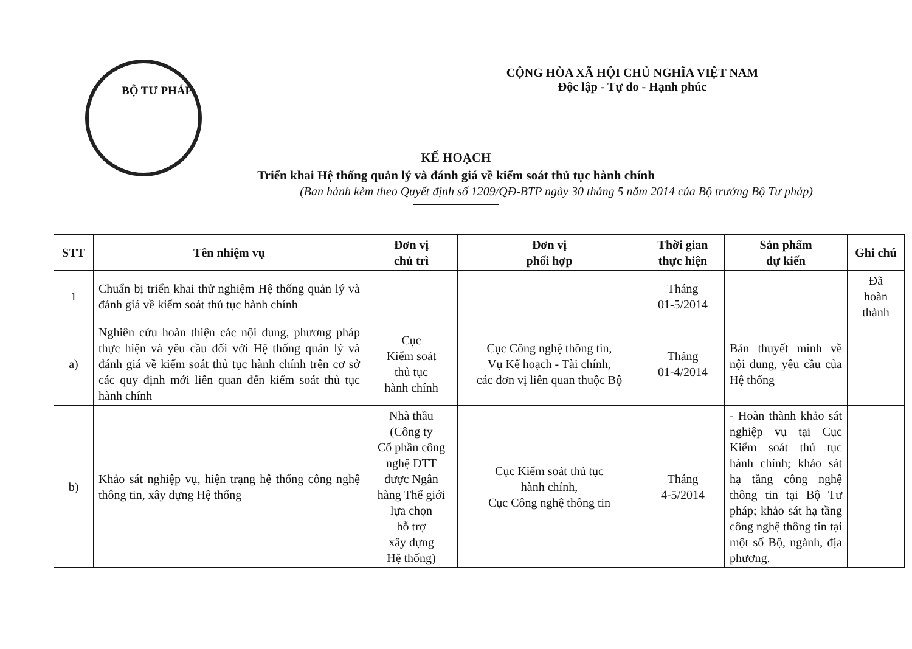BỘ TƯ PHÁP
CỘNG HÒA XÃ HỘI CHỦ NGHĨA VIỆT NAM
Độc lập - Tự do - Hạnh phúc
KẾ HOẠCH
Triển khai Hệ thống quản lý và đánh giá về kiểm soát thủ tục hành chính
(Ban hành kèm theo Quyết định số 1209/QĐ-BTP ngày 30 tháng 5 năm 2014 của Bộ trưởng Bộ Tư pháp)
| STT | Tên nhiệm vụ | Đơn vị chủ trì | Đơn vị phối hợp | Thời gian thực hiện | Sản phẩm dự kiến | Ghi chú |
| --- | --- | --- | --- | --- | --- | --- |
| 1 | Chuẩn bị triển khai thử nghiệm Hệ thống quản lý và đánh giá về kiểm soát thủ tục hành chính | | | Tháng 01-5/2014 | | Đã hoàn thành |
| a) | Nghiên cứu hoàn thiện các nội dung, phương pháp thực hiện và yêu cầu đối với Hệ thống quản lý và đánh giá về kiểm soát thủ tục hành chính trên cơ sở các quy định mới liên quan đến kiểm soát thủ tục hành chính | Cục Kiểm soát thủ tục hành chính | Cục Công nghệ thông tin, Vụ Kế hoạch - Tài chính, các đơn vị liên quan thuộc Bộ | Tháng 01-4/2014 | Bản thuyết minh về nội dung, yêu cầu của Hệ thống | |
| b) | Khảo sát nghiệp vụ, hiện trạng hệ thống công nghệ thông tin, xây dựng Hệ thống | Nhà thầu (Công ty Cổ phần công nghệ DTT được Ngân hàng Thế giới lựa chọn hỗ trợ xây dựng Hệ thống) | Cục Kiểm soát thủ tục hành chính, Cục Công nghệ thông tin | Tháng 4-5/2014 | - Hoàn thành khảo sát nghiệp vụ tại Cục Kiểm soát thủ tục hành chính; khảo sát hạ tầng công nghệ thông tin tại Bộ Tư pháp; khảo sát hạ tầng công nghệ thông tin tại một số Bộ, ngành, địa phương. | |